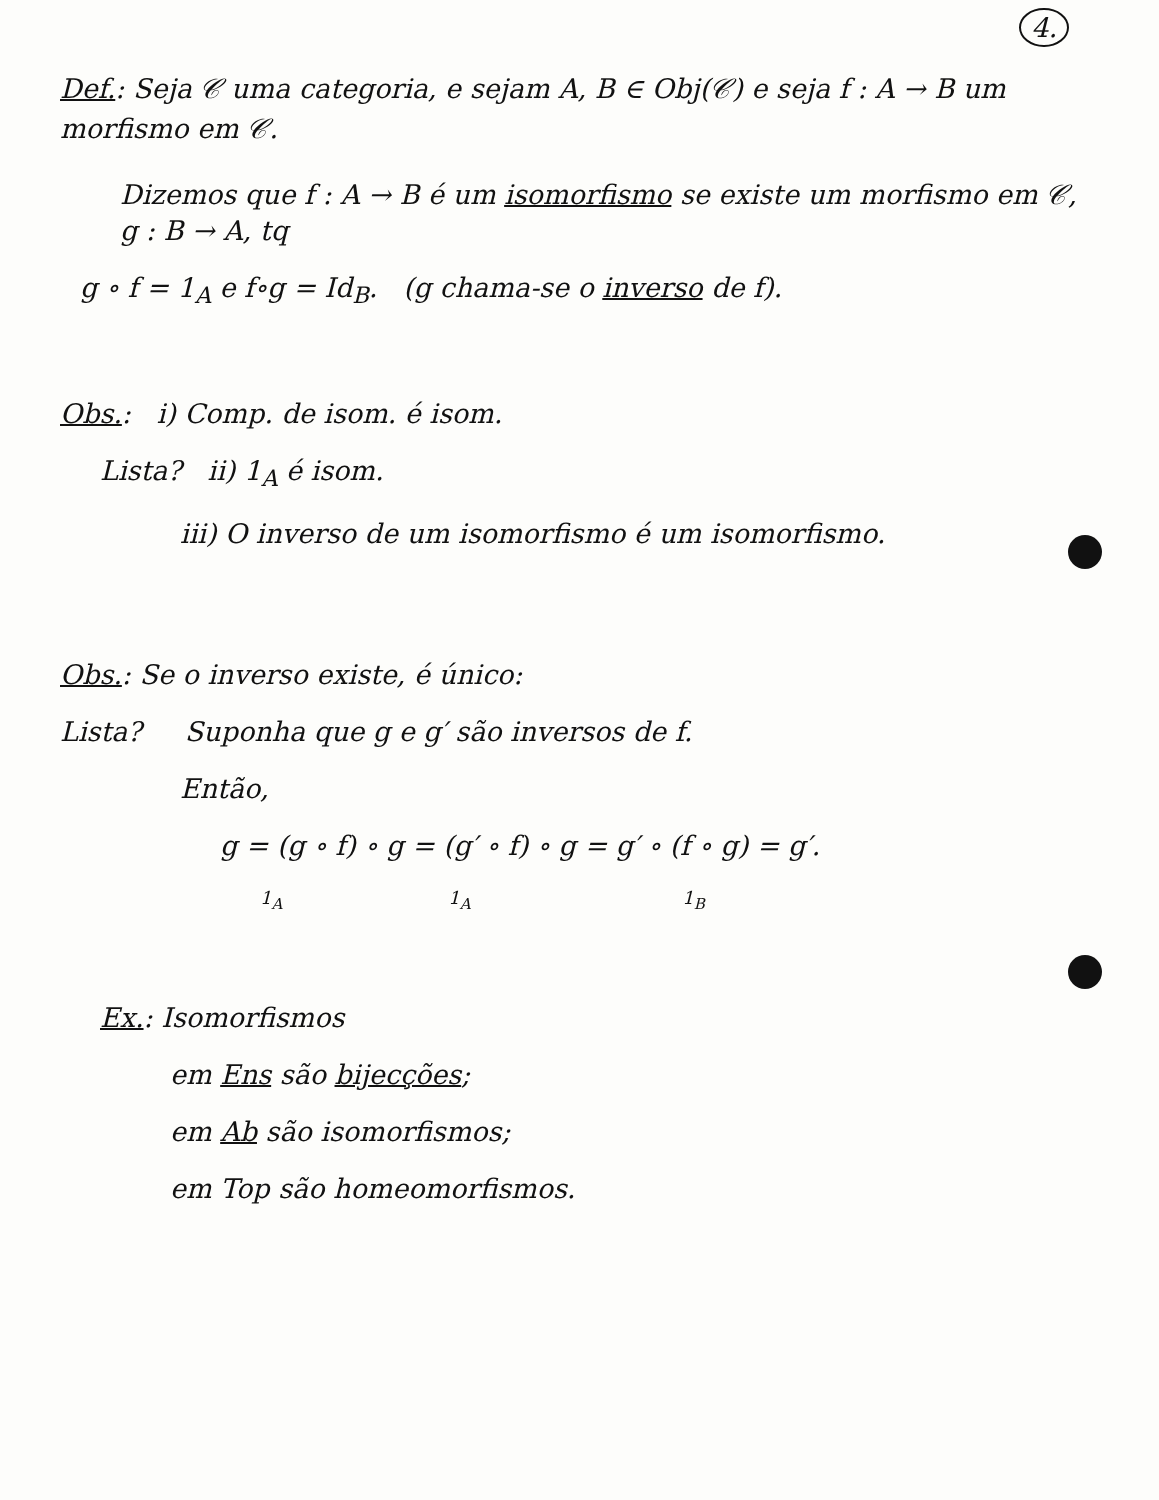4.
Def.: Seja 𝒞 uma categoria, e sejam A, B ∈ Obj(𝒞) e seja f : A → B um morfismo em 𝒞.
Dizemos que f : A → B é um isomorfismo se existe um morfismo em 𝒞, g : B → A, tq
g ∘ f = 1<sub>A</sub> e f∘g = Id<sub>B</sub>. (g chama-se o inverso de f).
Obs.: i) Comp. de isom. é isom.
Lista? ii) 1<sub>A</sub> é isom.
iii) O inverso de um isomorfismo é um isomorfismo.
Obs.: Se o inverso existe, é único:
Lista? Suponha que g e g′ são inversos de f.
Então,
g = (g ∘ f) ∘ g = (g′ ∘ f) ∘ g = g′ ∘ (f ∘ g) = g′.
1<sub>A</sub> 1<sub>A</sub> 1<sub>B</sub>
Ex.: Isomorfismos
em Ens são bijecções;
em Ab são isomorfismos;
em Top são homeomorfismos.